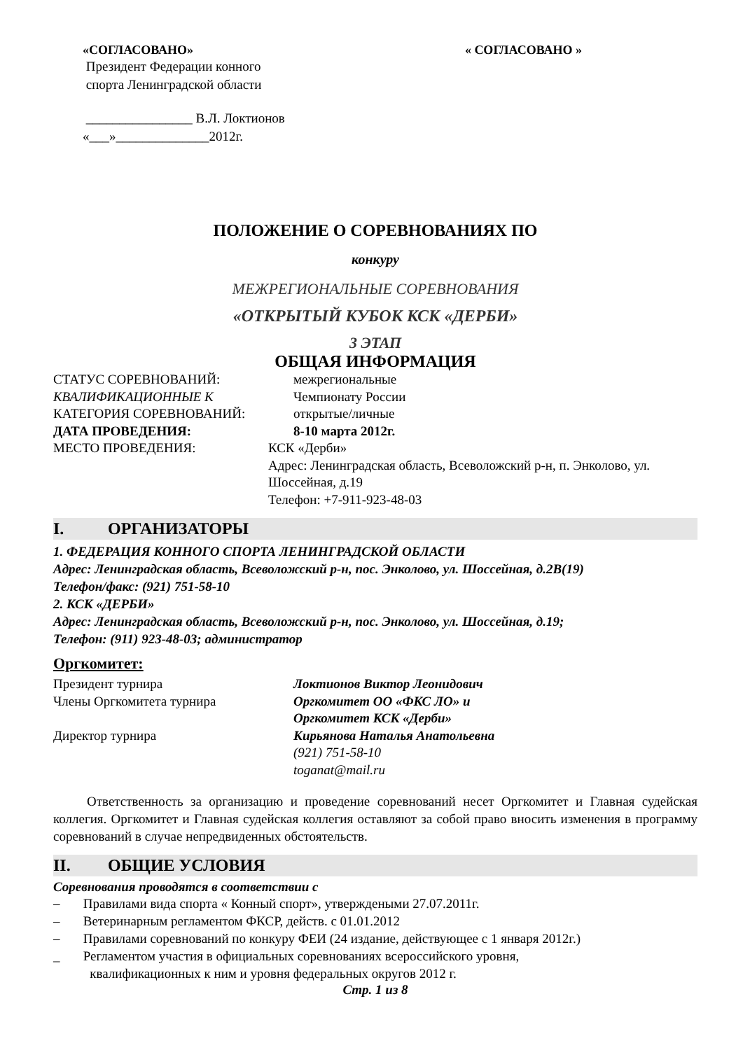«СОГЛАСОВАНО»
Президент Федерации конного
спорта Ленинградской области
________________ В.Л. Локтионов
«___»______________2012г.
« СОГЛАСОВАНО »
ПОЛОЖЕНИЕ О СОРЕВНОВАНИЯХ ПО
конкуру
МЕЖРЕГИОНАЛЬНЫЕ СОРЕВНОВАНИЯ
«ОТКРЫТЫЙ КУБОК КСК «ДЕРБИ»
3 ЭТАП
ОБЩАЯ ИНФОРМАЦИЯ
СТАТУС СОРЕВНОВАНИЙ: межрегиональные
КВАЛИФИКАЦИОННЫЕ К Чемпионату России
КАТЕГОРИЯ СОРЕВНОВАНИЙ: открытые/личные
ДАТА ПРОВЕДЕНИЯ: 8-10 марта 2012г.
МЕСТО ПРОВЕДЕНИЯ: КСК «Дерби»
Адрес: Ленинградская область, Всеволожский р-н, п. Энколово, ул. Шоссейная, д.19
Телефон: +7-911-923-48-03
I. ОРГАНИЗАТОРЫ
1. ФЕДЕРАЦИЯ КОННОГО СПОРТА ЛЕНИНГРАДСКОЙ ОБЛАСТИ
Адрес: Ленинградская область, Всеволожский р-н, пос. Энколово, ул. Шоссейная, д.2В(19)
Телефон/факс: (921) 751-58-10
2. КСК «ДЕРБИ»
Адрес: Ленинградская область, Всеволожский р-н, пос. Энколово, ул. Шоссейная, д.19;
Телефон: (911) 923-48-03; администратор
Оргкомитет:
Президент турнира Локтионов Виктор Леонидович
Члены Оргкомитета турнира Оргкомитет ОО «ФКС ЛО» и
Оргкомитет КСК «Дерби»
Директор турнира Кирьянова Наталья Анатольевна
(921) 751-58-10
toganat@mail.ru
Ответственность за организацию и проведение соревнований несет Оргкомитет и Главная судейская коллегия. Оргкомитет и Главная судейская коллегия оставляют за собой право вносить изменения в программу соревнований в случае непредвиденных обстоятельств.
II. ОБЩИЕ УСЛОВИЯ
Соревнования проводятся в соответствии с
– Правилами вида спорта « Конный спорт», утверждеными 27.07.2011г.
– Ветеринарным регламентом ФКСР, действ. с 01.01.2012
– Правилами соревнований по конкуру ФЕИ (24 издание, действующее с 1 января 2012г.)
_ Регламентом участия в официальных соревнованиях всероссийского уровня,
квалификационных к ним и уровня федеральных округов 2012 г.
Стр. 1 из 8